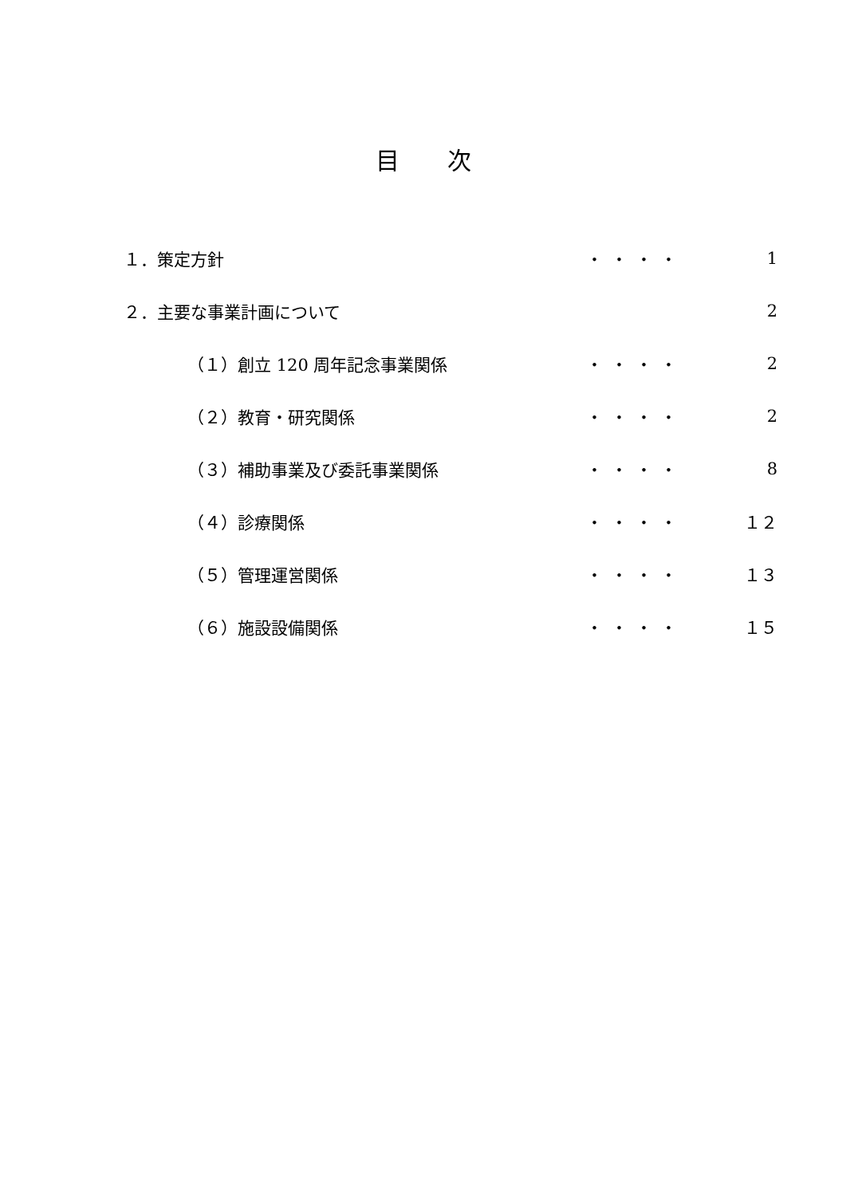目次
１．策定方針 ・・・・ 1
２．主要な事業計画について 2
（１）創立 120 周年記念事業関係 ・・・・ 2
（２）教育・研究関係 ・・・・ 2
（３）補助事業及び委託事業関係 ・・・・ 8
（４）診療関係 ・・・・ １２
（５）管理運営関係 ・・・・ １３
（６）施設設備関係 ・・・・ １５